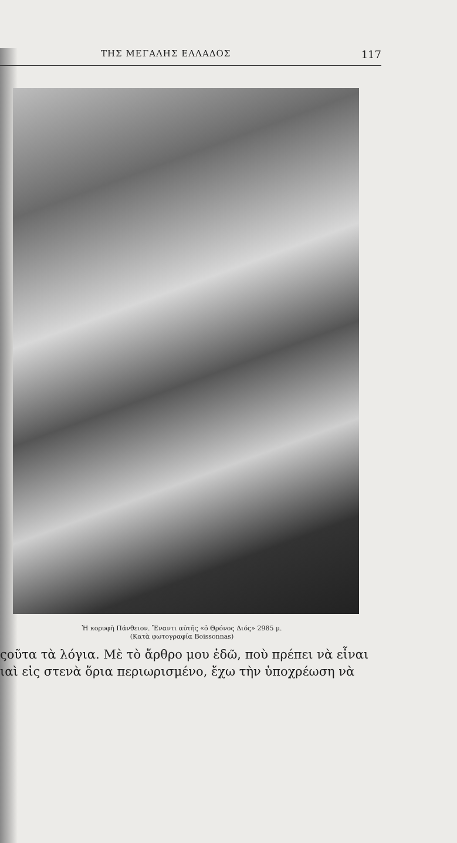ΤΗΣ ΜΕΓΑΛΗΣ ΕΛΛΑΔΟΣ 117
Ἡ κορυφὴ Πάνθειον. Ἔναντι αὐτῆς «ὁ Θρόνος Διός» 2985 μ.
(Κατὰ φωτογραφία Boissonnas)
ςοῦτα τὰ λόγια. Μὲ τὸ ἄρθρο μου ἐδῶ, ποὺ πρέπει νὰ εἶναι
ιαὶ εἰς στενὰ ὅρια περιωρισμένο, ἔχω τὴν ὑποχρέωση νὰ